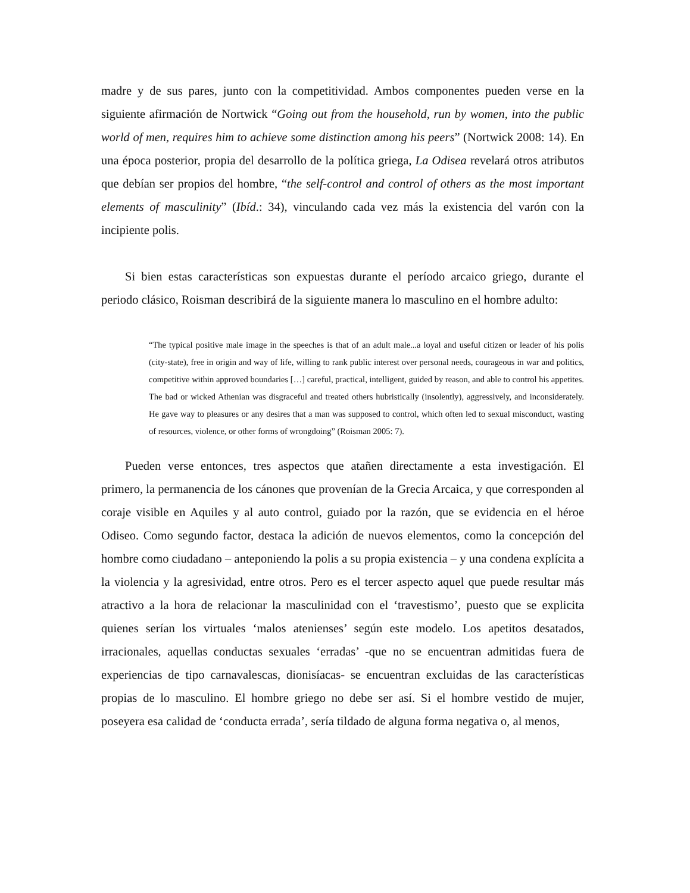madre y de sus pares, junto con la competitividad. Ambos componentes pueden verse en la siguiente afirmación de Nortwick “Going out from the household, run by women, into the public world of men, requires him to achieve some distinction among his peers” (Nortwick 2008: 14). En una época posterior, propia del desarrollo de la política griega, La Odisea revelará otros atributos que debían ser propios del hombre, “the self-control and control of others as the most important elements of masculinity” (Ibíd.: 34), vinculando cada vez más la existencia del varón con la incipiente polis.
Si bien estas características son expuestas durante el período arcaico griego, durante el periodo clásico, Roisman describirá de la siguiente manera lo masculino en el hombre adulto:
“The typical positive male image in the speeches is that of an adult male...a loyal and useful citizen or leader of his polis (city-state), free in origin and way of life, willing to rank public interest over personal needs, courageous in war and politics, competitive within approved boundaries […] careful, practical, intelligent, guided by reason, and able to control his appetites. The bad or wicked Athenian was disgraceful and treated others hubristically (insolently), aggressively, and inconsiderately. He gave way to pleasures or any desires that a man was supposed to control, which often led to sexual misconduct, wasting of resources, violence, or other forms of wrongdoing” (Roisman 2005: 7).
Pueden verse entonces, tres aspectos que atañen directamente a esta investigación. El primero, la permanencia de los cánones que provenían de la Grecia Arcaica, y que corresponden al coraje visible en Aquiles y al auto control, guiado por la razón, que se evidencia en el héroe Odiseo. Como segundo factor, destaca la adición de nuevos elementos, como la concepción del hombre como ciudadano – anteponiendo la polis a su propia existencia – y una condena explícita a la violencia y la agresividad, entre otros. Pero es el tercer aspecto aquel que puede resultar más atractivo a la hora de relacionar la masculinidad con el ‘travestismo’, puesto que se explicita quienes serían los virtuales ‘malos atenienses’ según este modelo. Los apetitos desatados, irracionales, aquellas conductas sexuales ‘erradas’ -que no se encuentran admitidas fuera de experiencias de tipo carnavalescas, dionisíacas- se encuentran excluidas de las características propias de lo masculino. El hombre griego no debe ser así. Si el hombre vestido de mujer, poseyera esa calidad de ‘conducta errada’, sería tildado de alguna forma negativa o, al menos,